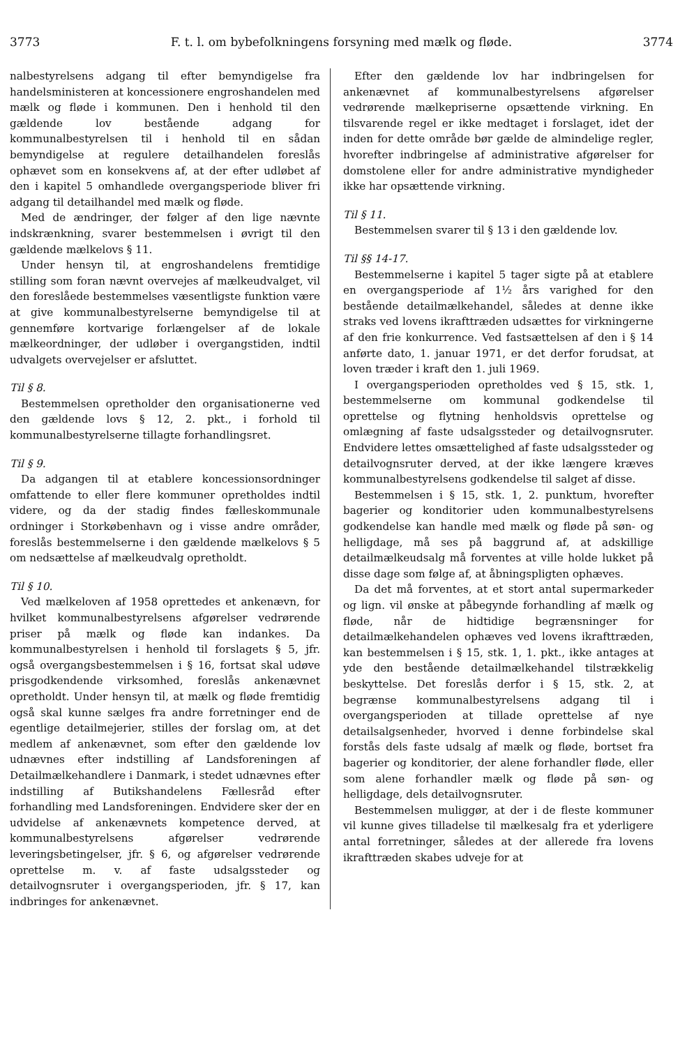3773 F. t. l. om bybefolkningens forsyning med mælk og fløde. 3774
nalbestyrelsens adgang til efter bemyndigelse fra handelsministeren at koncessionere engroshandelen med mælk og fløde i kommunen. Den i henhold til den gældende lov bestående adgang for kommunalbestyrelsen til i henhold til en sådan bemyndigelse at regulere detailhandelen foreslås ophævet som en konsekvens af, at der efter udløbet af den i kapitel 5 omhandlede overgangsperiode bliver fri adgang til detailhandel med mælk og fløde.
Med de ændringer, der følger af den lige nævnte indskrænkning, svarer bestemmelsen i øvrigt til den gældende mælkelovs § 11.
Under hensyn til, at engroshandelens fremtidige stilling som foran nævnt overvejes af mælkeudvalget, vil den foreslåede bestemmelses væsentligste funktion være at give kommunalbestyrelserne bemyndigelse til at gennemføre kortvarige forlængelser af de lokale mælkeordninger, der udløber i overgangstiden, indtil udvalgets overvejelser er afsluttet.
Til § 8.
Bestemmelsen opretholder den organisationerne ved den gældende lovs § 12, 2. pkt., i forhold til kommunalbestyrelserne tillagte forhandlingsret.
Til § 9.
Da adgangen til at etablere koncessionsordninger omfattende to eller flere kommuner opretholdes indtil videre, og da der stadig findes fælleskommunale ordninger i Storkøbenhavn og i visse andre områder, foreslås bestemmelserne i den gældende mælkelovs § 5 om nedsættelse af mælkeudvalg opretholdt.
Til § 10.
Ved mælkeloven af 1958 oprettedes et ankenævn, for hvilket kommunalbestyrelsens afgørelser vedrørende priser på mælk og fløde kan indankes. Da kommunalbestyrelsen i henhold til forslagets § 5, jfr. også overgangsbestemmelsen i § 16, fortsat skal udøve prisgodkendende virksomhed, foreslås ankenævnet opretholdt. Under hensyn til, at mælk og fløde fremtidig også skal kunne sælges fra andre forretninger end de egentlige detailmejerier, stilles der forslag om, at det medlem af ankenævnet, som efter den gældende lov udnævnes efter indstilling af Landsforeningen af Detailmælkehandlere i Danmark, i stedet udnævnes efter indstilling af Butikshandelens Fællesråd efter forhandling med Landsforeningen. Endvidere sker der en udvidelse af ankenævnets kompetence derved, at kommunalbestyrelsens afgørelser vedrørende leveringsbetingelser, jfr. § 6, og afgørelser vedrørende oprettelse m. v. af faste udsalgssteder og detailvognsruter i overgangsperioden, jfr. § 17, kan indbringes for ankenævnet.
Efter den gældende lov har indbringelsen for ankenævnet af kommunalbestyrelsens afgørelser vedrørende mælkepriserne opsættende virkning. En tilsvarende regel er ikke medtaget i forslaget, idet der inden for dette område bør gælde de almindelige regler, hvorefter indbringelse af administrative afgørelser for domstolene eller for andre administrative myndigheder ikke har opsættende virkning.
Til § 11.
Bestemmelsen svarer til § 13 i den gældende lov.
Til §§ 14-17.
Bestemmelserne i kapitel 5 tager sigte på at etablere en overgangsperiode af 1½ års varighed for den bestående detailmælkehandel, således at denne ikke straks ved lovens ikrafttræden udsættes for virkningerne af den frie konkurrence. Ved fastsættelsen af den i § 14 anførte dato, 1. januar 1971, er det derfor forudsat, at loven træder i kraft den 1. juli 1969.
I overgangsperioden opretholdes ved § 15, stk. 1, bestemmelserne om kommunal godkendelse til oprettelse og flytning henholdsvis oprettelse og omlægning af faste udsalgssteder og detailvognsruter. Endvidere lettes omsættelighed af faste udsalgssteder og detailvognsruter derved, at der ikke længere kræves kommunalbestyrelsens godkendelse til salget af disse.
Bestemmelsen i § 15, stk. 1, 2. punktum, hvorefter bagerier og konditorier uden kommunalbestyrelsens godkendelse kan handle med mælk og fløde på søn- og helligdage, må ses på baggrund af, at adskillige detailmælkeudsalg må forventes at ville holde lukket på disse dage som følge af, at åbningspligten ophæves.
Da det må forventes, at et stort antal supermarkeder og lign. vil ønske at påbegynde forhandling af mælk og fløde, når de hidtidige begrænsninger for detailmælkehandelen ophæves ved lovens ikrafttræden, kan bestemmelsen i § 15, stk. 1, 1. pkt., ikke antages at yde den bestående detailmælkehandel tilstrækkelig beskyttelse. Det foreslås derfor i § 15, stk. 2, at begrænse kommunalbestyrelsens adgang til i overgangsperioden at tillade oprettelse af nye detailsalgsenheder, hvorved i denne forbindelse skal forstås dels faste udsalg af mælk og fløde, bortset fra bagerier og konditorier, der alene forhandler fløde, eller som alene forhandler mælk og fløde på søn- og helligdage, dels detailvognsruter.
Bestemmelsen muliggør, at der i de fleste kommuner vil kunne gives tilladelse til mælkesalg fra et yderligere antal forretninger, således at der allerede fra lovens ikrafttræden skabes udveje for at